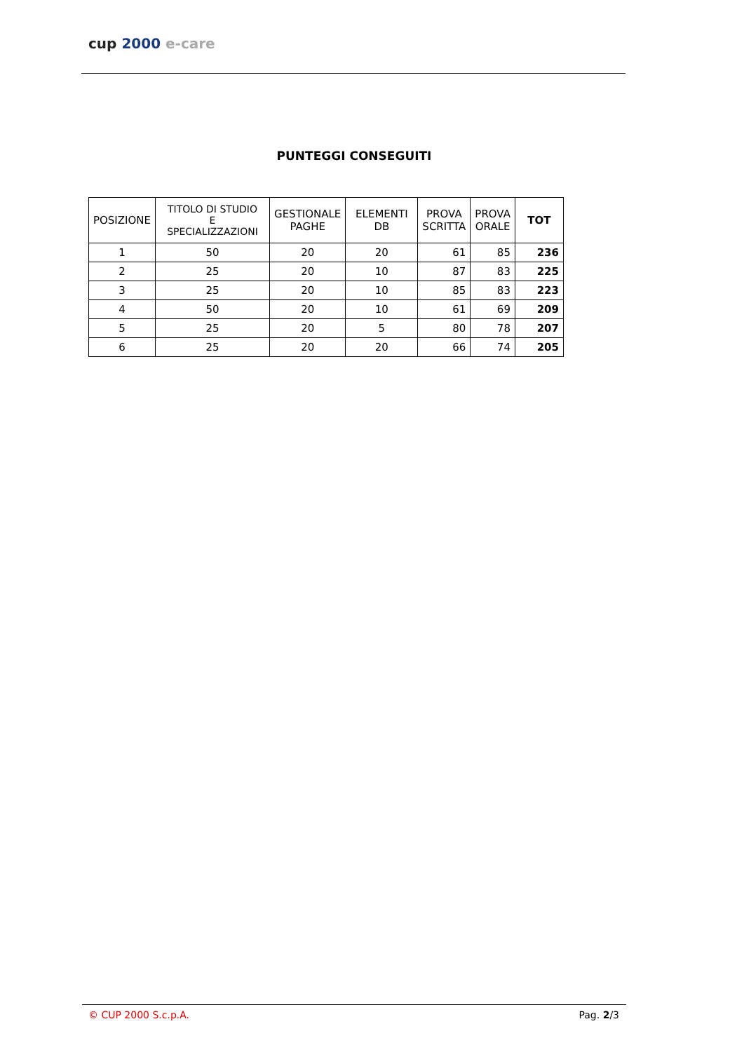cup 2000 e-care
PUNTEGGI CONSEGUITI
| POSIZIONE | TITOLO DI STUDIO E SPECIALIZZAZIONI | GESTIONALE PAGHE | ELEMENTI DB | PROVA SCRITTA | PROVA ORALE | TOT |
| --- | --- | --- | --- | --- | --- | --- |
| 1 | 50 | 20 | 20 | 61 | 85 | 236 |
| 2 | 25 | 20 | 10 | 87 | 83 | 225 |
| 3 | 25 | 20 | 10 | 85 | 83 | 223 |
| 4 | 50 | 20 | 10 | 61 | 69 | 209 |
| 5 | 25 | 20 | 5 | 80 | 78 | 207 |
| 6 | 25 | 20 | 20 | 66 | 74 | 205 |
© CUP 2000 S.c.p.A. Pag. 2/3